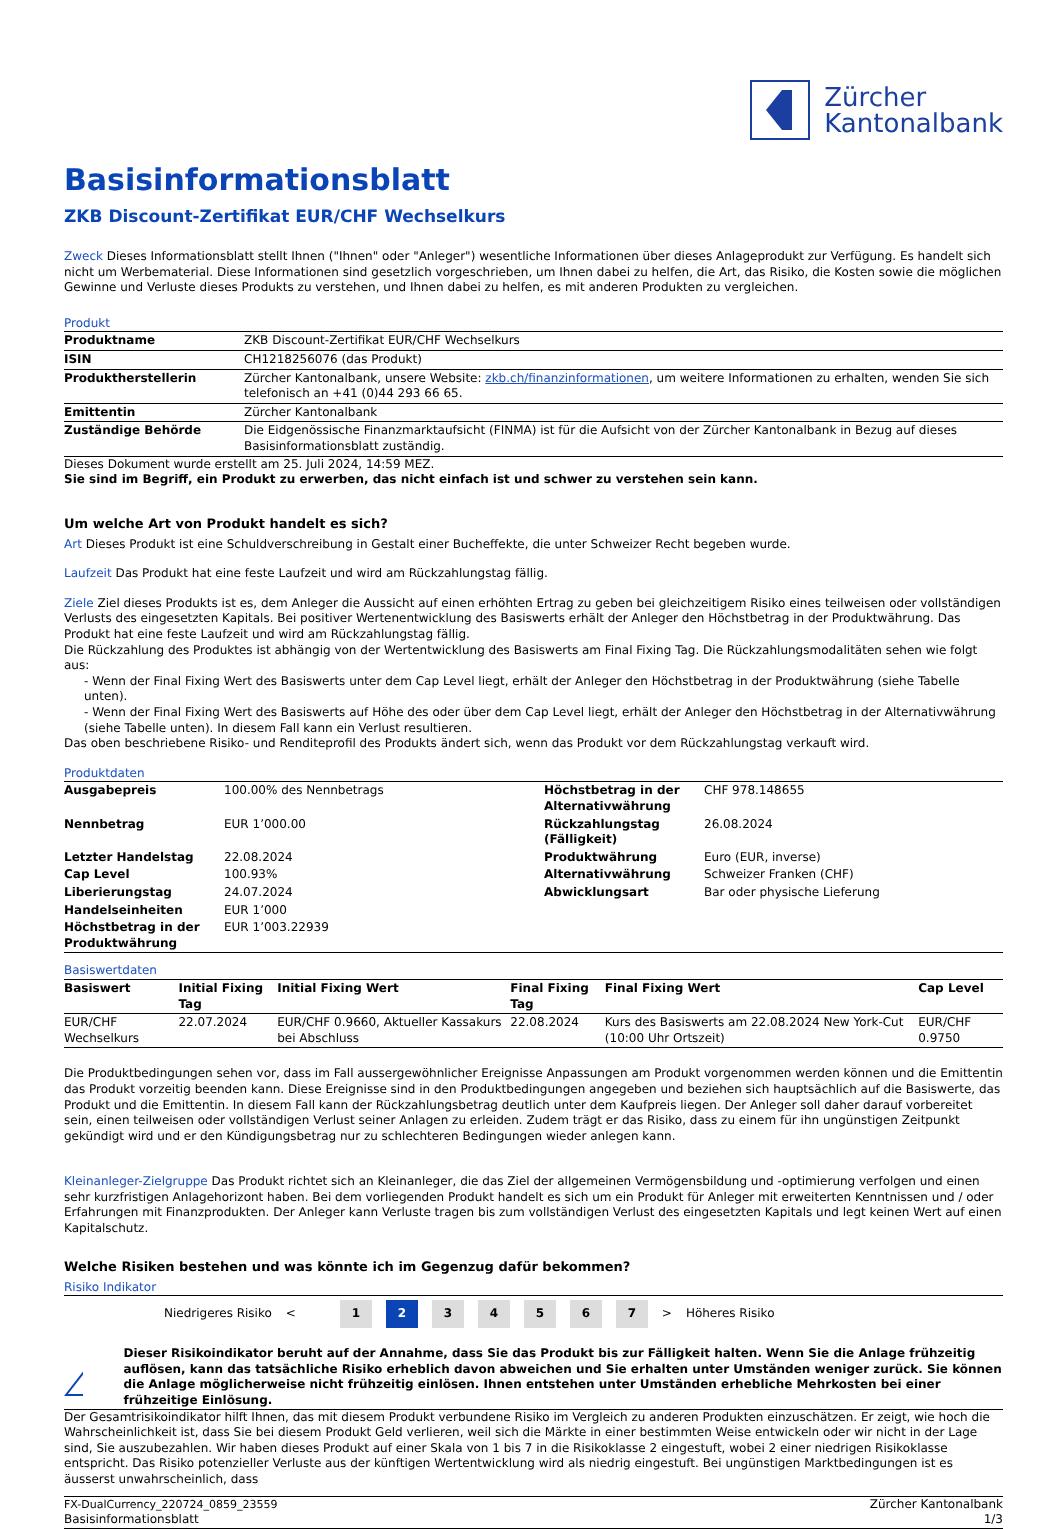Zürcher
Kantonalbank
Basisinformationsblatt
ZKB Discount-Zertifikat EUR/CHF Wechselkurs
Zweck Dieses Informationsblatt stellt Ihnen ("Ihnen" oder "Anleger") wesentliche Informationen über dieses Anlageprodukt zur Verfügung. Es handelt sich nicht um Werbematerial. Diese Informationen sind gesetzlich vorgeschrieben, um Ihnen dabei zu helfen, die Art, das Risiko, die Kosten sowie die möglichen Gewinne und Verluste dieses Produkts zu verstehen, und Ihnen dabei zu helfen, es mit anderen Produkten zu vergleichen.
Produkt
| Produktname | ZKB Discount-Zertifikat EUR/CHF Wechselkurs |
| ISIN | CH1218256076 (das Produkt) |
| Produktherstellerin | Zürcher Kantonalbank, unsere Website: zkb.ch/finanzinformationen , um weitere Informationen zu erhalten, wenden Sie sich telefonisch an +41 (0)44 293 66 65. |
| Emittentin | Zürcher Kantonalbank |
| Zuständige Behörde | Die Eidgenössische Finanzmarktaufsicht (FINMA) ist für die Aufsicht von der Zürcher Kantonalbank in Bezug auf dieses Basisinformationsblatt zuständig. |
Dieses Dokument wurde erstellt am 25. Juli 2024, 14:59 MEZ.
Sie sind im Begriff, ein Produkt zu erwerben, das nicht einfach ist und schwer zu verstehen sein kann.
Um welche Art von Produkt handelt es sich?
Art Dieses Produkt ist eine Schuldverschreibung in Gestalt einer Bucheffekte, die unter Schweizer Recht begeben wurde.
Laufzeit Das Produkt hat eine feste Laufzeit und wird am Rückzahlungstag fällig.
Ziele Ziel dieses Produkts ist es, dem Anleger die Aussicht auf einen erhöhten Ertrag zu geben bei gleichzeitigem Risiko eines teilweisen oder vollständigen Verlusts des eingesetzten Kapitals. Bei positiver Wertenentwicklung des Basiswerts erhält der Anleger den Höchstbetrag in der Produktwährung. Das Produkt hat eine feste Laufzeit und wird am Rückzahlungstag fällig.
Die Rückzahlung des Produktes ist abhängig von der Wertentwicklung des Basiswerts am Final Fixing Tag. Die Rückzahlungsmodalitäten sehen wie folgt aus:
- Wenn der Final Fixing Wert des Basiswerts unter dem Cap Level liegt, erhält der Anleger den Höchstbetrag in der Produktwährung (siehe Tabelle unten).
- Wenn der Final Fixing Wert des Basiswerts auf Höhe des oder über dem Cap Level liegt, erhält der Anleger den Höchstbetrag in der Alternativwährung (siehe Tabelle unten). In diesem Fall kann ein Verlust resultieren.
Das oben beschriebene Risiko- und Renditeprofil des Produkts ändert sich, wenn das Produkt vor dem Rückzahlungstag verkauft wird.
Produktdaten
| Ausgabepreis | 100.00% des Nennbetrags | Höchstbetrag in der Alternativwährung | CHF 978.148655 |
| Nennbetrag | EUR 1’000.00 | Rückzahlungstag (Fälligkeit) | 26.08.2024 |
| Letzter Handelstag | 22.08.2024 | Produktwährung | Euro (EUR, inverse) |
| Cap Level | 100.93% | Alternativwährung | Schweizer Franken (CHF) |
| Liberierungstag | 24.07.2024 | Abwicklungsart | Bar oder physische Lieferung |
| Handelseinheiten | EUR 1’000 | | |
| Höchstbetrag in der Produktwährung | EUR 1’003.22939 | | |
Basiswertdaten
| Basiswert | Initial Fixing Tag | Initial Fixing Wert | Final Fixing Tag | Final Fixing Wert | Cap Level |
| --- | --- | --- | --- | --- | --- |
| EUR/CHF Wechselkurs | 22.07.2024 | EUR/CHF 0.9660, Aktueller Kassakurs bei Abschluss | 22.08.2024 | Kurs des Basiswerts am 22.08.2024 New York-Cut (10:00 Uhr Ortszeit) | EUR/CHF 0.9750 |
Die Produktbedingungen sehen vor, dass im Fall aussergewöhnlicher Ereignisse Anpassungen am Produkt vorgenommen werden können und die Emittentin das Produkt vorzeitig beenden kann. Diese Ereignisse sind in den Produktbedingungen angegeben und beziehen sich hauptsächlich auf die Basiswerte, das Produkt und die Emittentin. In diesem Fall kann der Rückzahlungsbetrag deutlich unter dem Kaufpreis liegen. Der Anleger soll daher darauf vorbereitet sein, einen teilweisen oder vollständigen Verlust seiner Anlagen zu erleiden. Zudem trägt er das Risiko, dass zu einem für ihn ungünstigen Zeitpunkt gekündigt wird und er den Kündigungsbetrag nur zu schlechteren Bedingungen wieder anlegen kann.
Kleinanleger-Zielgruppe Das Produkt richtet sich an Kleinanleger, die das Ziel der allgemeinen Vermögensbildung und -optimierung verfolgen und einen sehr kurzfristigen Anlagehorizont haben. Bei dem vorliegenden Produkt handelt es sich um ein Produkt für Anleger mit erweiterten Kenntnissen und / oder Erfahrungen mit Finanzprodukten. Der Anleger kann Verluste tragen bis zum vollständigen Verlust des eingesetzten Kapitals und legt keinen Wert auf einen Kapitalschutz.
Welche Risiken bestehen und was könnte ich im Gegenzug dafür bekommen?
Risiko Indikator
Niedrigeres Risiko <
1 2 3 4 5 6 7
> Höheres Risiko
!
Dieser Risikoindikator beruht auf der Annahme, dass Sie das Produkt bis zur Fälligkeit halten. Wenn Sie die Anlage frühzeitig auflösen, kann das tatsächliche Risiko erheblich davon abweichen und Sie erhalten unter Umständen weniger zurück. Sie können die Anlage möglicherweise nicht frühzeitig einlösen. Ihnen entstehen unter Umständen erhebliche Mehrkosten bei einer frühzeitige Einlösung.
Der Gesamtrisikoindikator hilft Ihnen, das mit diesem Produkt verbundene Risiko im Vergleich zu anderen Produkten einzuschätzen. Er zeigt, wie hoch die Wahrscheinlichkeit ist, dass Sie bei diesem Produkt Geld verlieren, weil sich die Märkte in einer bestimmten Weise entwickeln oder wir nicht in der Lage sind, Sie auszubezahlen. Wir haben dieses Produkt auf einer Skala von 1 bis 7 in die Risikoklasse 2 eingestuft, wobei 2 einer niedrigen Risikoklasse entspricht. Das Risiko potenzieller Verluste aus der künftigen Wertentwicklung wird als niedrig eingestuft. Bei ungünstigen Marktbedingungen ist es äusserst unwahrscheinlich, dass
FX-DualCurrency_220724_0859_23559
Basisinformationsblatt
Zürcher Kantonalbank
1/3